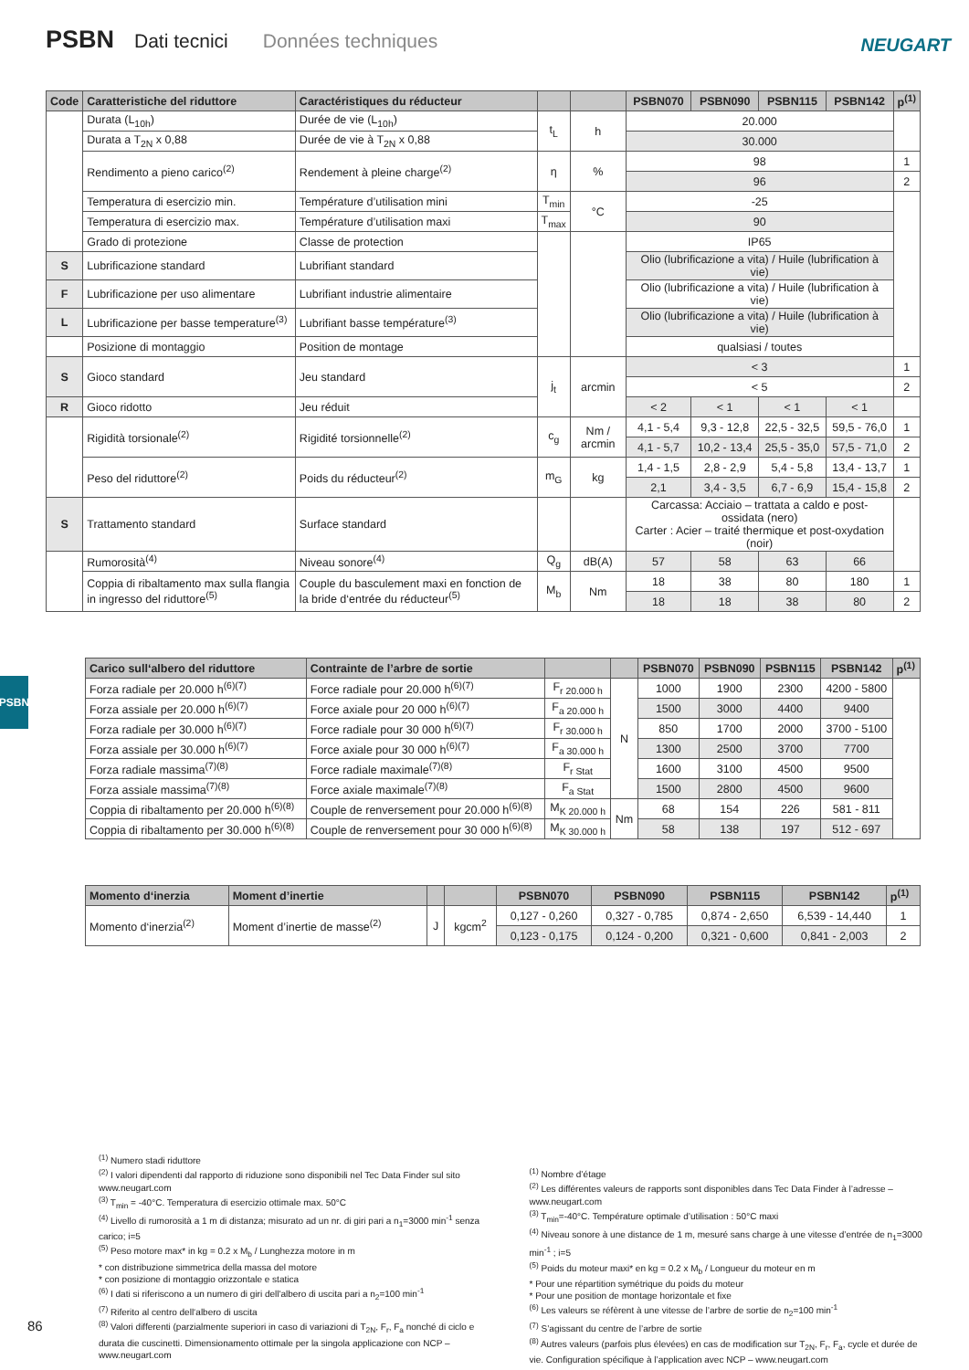PSBN Dati tecnici Données techniques
NEUGART
PSBN
| Code | Caratteristiche del riduttore | Caractéristiques du réducteur | | | PSBN070 | PSBN090 | PSBN115 | PSBN142 | p<sup>(1)</sup> |
| --- | --- | --- | --- | --- | --- | --- | --- | --- | --- |
| | Durata (L<sub>10h</sub>) | Durée de vie (L<sub>10h</sub>) | t<sub>L</sub> | h | 20.000 | | | | |
| | Durata a T<sub>2N</sub> x 0,88 | Durée de vie à T<sub>2N</sub> x 0,88 | | | 30.000 | | | | |
| | Rendimento a pieno carico<sup>(2)</sup> | Rendement à pleine charge<sup>(2)</sup> | η | % | 98 | | | | 1 |
| | | | | | 96 | | | | 2 |
| | Temperatura di esercizio min. | Température d’utilisation mini | T<sub>min</sub> | °C | -25 | | | | |
| | Temperatura di esercizio max. | Température d’utilisation maxi | T<sub>max</sub> | | 90 | | | | |
| | Grado di protezione | Classe de protection | | | IP65 | | | | |
| S | Lubrificazione standard | Lubrifiant standard | | | Olio (lubrificazione a vita) / Huile (lubrification à vie) | | | | |
| F | Lubrificazione per uso alimentare | Lubrifiant industrie alimentaire | | | Olio (lubrificazione a vita) / Huile (lubrification à vie) | | | | |
| L | Lubrificazione per basse temperature<sup>(3)</sup> | Lubrifiant basse température<sup>(3)</sup> | | | Olio (lubrificazione a vita) / Huile (lubrification à vie) | | | | |
| | Posizione di montaggio | Position de montage | | | qualsiasi / toutes | | | | |
| S | Gioco standard | Jeu standard | j<sub>t</sub> | arcmin | < 3 | | | | 1 |
| | | | | | < 5 | | | | 2 |
| R | Gioco ridotto | Jeu réduit | | | < 2 | < 1 | < 1 | < 1 | |
| | Rigidità torsionale<sup>(2)</sup> | Rigidité torsionnelle<sup>(2)</sup> | c<sub>g</sub> | Nm / arcmin | 4,1 - 5,4 | 9,3 - 12,8 | 22,5 - 32,5 | 59,5 - 76,0 | 1 |
| | | | | | 4,1 - 5,7 | 10,2 - 13,4 | 25,5 - 35,0 | 57,5 - 71,0 | 2 |
| | Peso del riduttore<sup>(2)</sup> | Poids du réducteur<sup>(2)</sup> | m<sub>G</sub> | kg | 1,4 - 1,5 | 2,8 - 2,9 | 5,4 - 5,8 | 13,4 - 13,7 | 1 |
| | | | | | 2,1 | 3,4 - 3,5 | 6,7 - 6,9 | 15,4 - 15,8 | 2 |
| S | Trattamento standard | Surface standard | | | Carcassa: Acciaio – trattata a caldo e post-ossidata (nero) Carter : Acier – traité thermique et post-oxydation (noir) | | | | |
| | Rumorosità<sup>(4)</sup> | Niveau sonore<sup>(4)</sup> | Q<sub>g</sub> | dB(A) | 57 | 58 | 63 | 66 | |
| | Coppia di ribaltamento max sulla flangia in ingresso del riduttore<sup>(5)</sup> | Couple du basculement maxi en fonction de la bride d‘entrée du réducteur<sup>(5)</sup> | M<sub>b</sub> | Nm | 18 | 38 | 80 | 180 | 1 |
| | | | | | 18 | 18 | 38 | 80 | 2 |
| Carico sull‘albero del riduttore | Contrainte de l’arbre de sortie | | | PSBN070 | PSBN090 | PSBN115 | PSBN142 | p<sup>(1)</sup> |
| --- | --- | --- | --- | --- | --- | --- | --- | --- |
| Forza radiale per 20.000 h<sup>(6)(7)</sup> | Force radiale pour 20.000 h<sup>(6)(7)</sup> | F<sub>r 20.000 h</sub> | N | 1000 | 1900 | 2300 | 4200 - 5800 | |
| Forza assiale per 20.000 h<sup>(6)(7)</sup> | Force axiale pour 20 000 h<sup>(6)(7)</sup> | F<sub>a 20.000 h</sub> | | 1500 | 3000 | 4400 | 9400 | |
| Forza radiale per 30.000 h<sup>(6)(7)</sup> | Force radiale pour 30 000 h<sup>(6)(7)</sup> | F<sub>r 30.000 h</sub> | | 850 | 1700 | 2000 | 3700 - 5100 | |
| Forza assiale per 30.000 h<sup>(6)(7)</sup> | Force axiale pour 30 000 h<sup>(6)(7)</sup> | F<sub>a 30.000 h</sub> | | 1300 | 2500 | 3700 | 7700 | |
| Forza radiale massima<sup>(7)(8)</sup> | Force radiale maximale<sup>(7)(8)</sup> | F<sub>r Stat</sub> | | 1600 | 3100 | 4500 | 9500 | |
| Forza assiale massima<sup>(7)(8)</sup> | Force axiale maximale<sup>(7)(8)</sup> | F<sub>a Stat</sub> | | 1500 | 2800 | 4500 | 9600 | |
| Coppia di ribaltamento per 20.000 h<sup>(6)(8)</sup> | Couple de renversement pour 20.000 h<sup>(6)(8)</sup> | M<sub>K 20.000 h</sub> | Nm | 68 | 154 | 226 | 581 - 811 | |
| Coppia di ribaltamento per 30.000 h<sup>(6)(8)</sup> | Couple de renversement pour 30 000 h<sup>(6)(8)</sup> | M<sub>K 30.000 h</sub> | | 58 | 138 | 197 | 512 - 697 | |
| Momento d‘inerzia | Moment d’inertie | | | PSBN070 | PSBN090 | PSBN115 | PSBN142 | p<sup>(1)</sup> |
| --- | --- | --- | --- | --- | --- | --- | --- | --- |
| Momento d‘inerzia<sup>(2)</sup> | Moment d’inertie de masse<sup>(2)</sup> | J | kgcm<sup>2</sup> | 0,127 - 0,260 | 0,327 - 0,785 | 0,874 - 2,650 | 6,539 - 14,440 | 1 |
| | | | | 0,123 - 0,175 | 0,124 - 0,200 | 0,321 - 0,600 | 0,841 - 2,003 | 2 |
<sup>(1)</sup> Numero stadi riduttore
<sup>(2)</sup> I valori dipendenti dal rapporto di riduzione sono disponibili nel Tec Data Finder sul sito www.neugart.com
<sup>(3)</sup> T<sub>min</sub> = -40°C. Temperatura di esercizio ottimale max. 50°C
<sup>(4)</sup> Livello di rumorosità a 1 m di distanza; misurato ad un nr. di giri pari a n<sub>1</sub>=3000 min<sup>-1</sup> senza carico; i=5
<sup>(5)</sup> Peso motore max* in kg = 0.2 x M<sub>b</sub> / Lunghezza motore in m
* con distribuzione simmetrica della massa del motore
* con posizione di montaggio orizzontale e statica
<sup>(6)</sup> I dati si riferiscono a un numero di giri dell'albero di uscita pari a n<sub>2</sub>=100 min<sup>-1</sup>
<sup>(7)</sup> Riferito al centro dell‘albero di uscita
<sup>(8)</sup> Valori differenti (parzialmente superiori in caso di variazioni di T<sub>2N</sub>, F<sub>r</sub>, F<sub>a</sub> nonché di ciclo e durata die cuscinetti. Dimensionamento ottimale per la singola applicazione con NCP – www.neugart.com
<sup>(1)</sup> Nombre d’étage
<sup>(2)</sup> Les différentes valeurs de rapports sont disponibles dans Tec Data Finder à l’adresse – www.neugart.com
<sup>(3)</sup> T<sub>min</sub>=-40°C. Température optimale d’utilisation : 50°C maxi
<sup>(4)</sup> Niveau sonore à une distance de 1 m, mesuré sans charge à une vitesse d’entrée de n<sub>1</sub>=3000 min<sup>-1</sup> ; i=5
<sup>(5)</sup> Poids du moteur maxi* en kg = 0.2 x M<sub>b</sub> / Longueur du moteur en m
* Pour une répartition symétrique du poids du moteur
* Pour une position de montage horizontale et fixe
<sup>(6)</sup> Les valeurs se réfèrent à une vitesse de l’arbre de sortie de n<sub>2</sub>=100 min<sup>-1</sup>
<sup>(7)</sup> S’agissant du centre de l’arbre de sortie
<sup>(8)</sup> Autres valeurs (parfois plus élevées) en cas de modification sur T<sub>2N</sub>, F<sub>r</sub>, F<sub>a</sub>, cycle et durée de vie. Configuration spécifique à l’application avec NCP – www.neugart.com
86